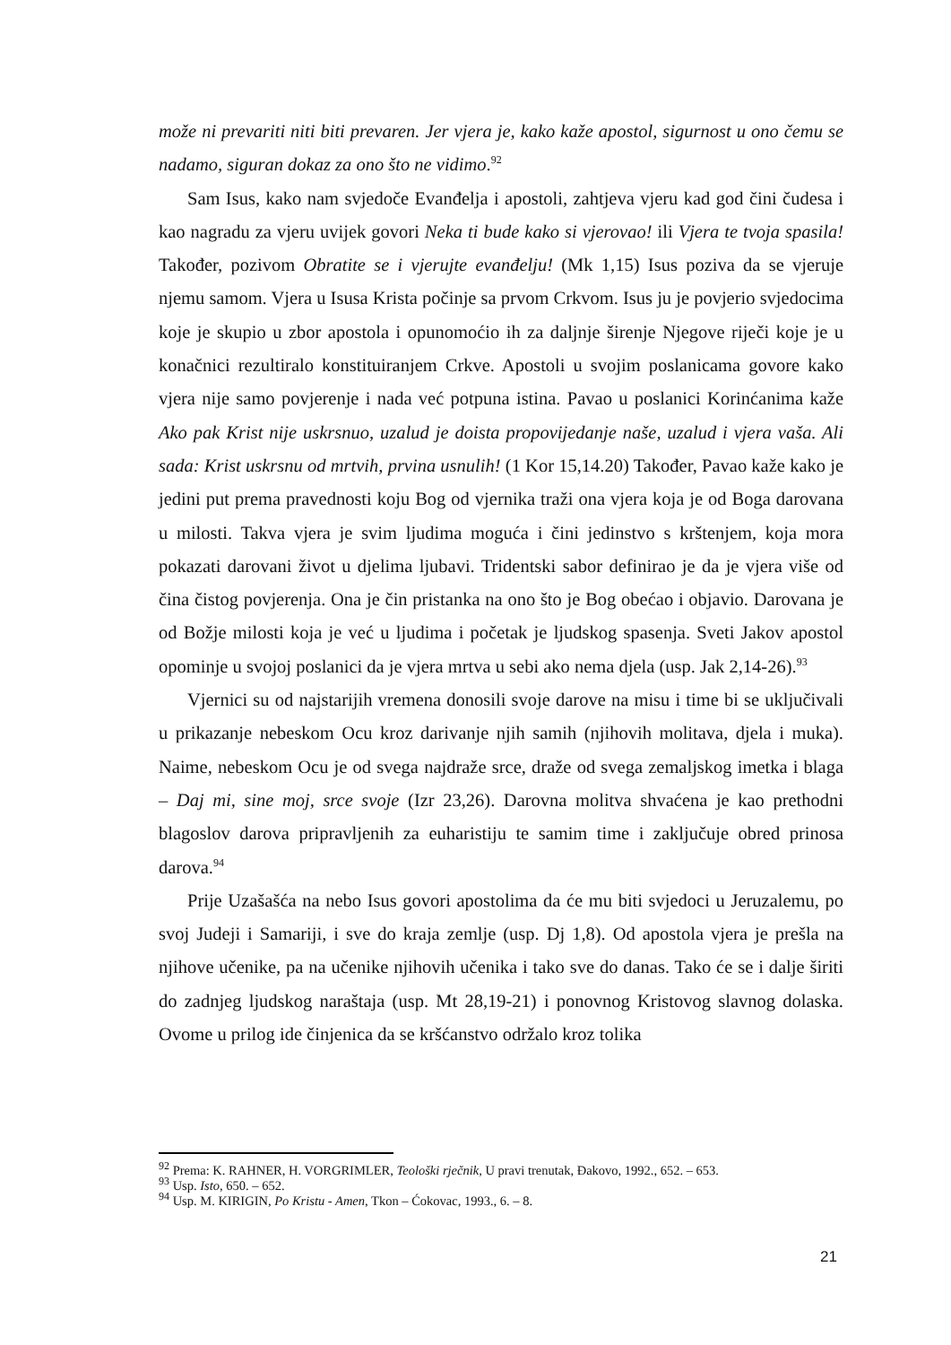može ni prevariti niti biti prevaren. Jer vjera je, kako kaže apostol, sigurnost u ono čemu se nadamo, siguran dokaz za ono što ne vidimo.<sup>92</sup>
Sam Isus, kako nam svjedoče Evanđelja i apostoli, zahtjeva vjeru kad god čini čudesa i kao nagradu za vjeru uvijek govori Neka ti bude kako si vjerovao! ili Vjera te tvoja spasila! Također, pozivom Obratite se i vjerujte evanđelju! (Mk 1,15) Isus poziva da se vjeruje njemu samom. Vjera u Isusa Krista počinje sa prvom Crkvom. Isus ju je povjerio svjedocima koje je skupio u zbor apostola i opunomoćio ih za daljnje širenje Njegove riječi koje je u konačnici rezultiralo konstituiranjem Crkve. Apostoli u svojim poslanicama govore kako vjera nije samo povjerenje i nada već potpuna istina. Pavao u poslanici Korinćanima kaže Ako pak Krist nije uskrsnuo, uzalud je doista propovijedanje naše, uzalud i vjera vaša. Ali sada: Krist uskrsnu od mrtvih, prvina usnulih! (1 Kor 15,14.20) Također, Pavao kaže kako je jedini put prema pravednosti koju Bog od vjernika traži ona vjera koja je od Boga darovana u milosti. Takva vjera je svim ljudima moguća i čini jedinstvo s krštenjem, koja mora pokazati darovani život u djelima ljubavi. Tridentski sabor definirao je da je vjera više od čina čistog povjerenja. Ona je čin pristanka na ono što je Bog obećao i objavio. Darovana je od Božje milosti koja je već u ljudima i početak je ljudskog spasenja. Sveti Jakov apostol opominje u svojoj poslanici da je vjera mrtva u sebi ako nema djela (usp. Jak 2,14-26).<sup>93</sup>
Vjernici su od najstarijih vremena donosili svoje darove na misu i time bi se uključivali u prikazanje nebeskom Ocu kroz darivanje njih samih (njihovih molitava, djela i muka). Naime, nebeskom Ocu je od svega najdraže srce, draže od svega zemaljskog imetka i blaga – Daj mi, sine moj, srce svoje (Izr 23,26). Darovna molitva shvaćena je kao prethodni blagoslov darova pripravljenih za euharistiju te samim time i zaključuje obred prinosa darova.<sup>94</sup>
Prije Uzašašća na nebo Isus govori apostolima da će mu biti svjedoci u Jeruzalemu, po svoj Judeji i Samariji, i sve do kraja zemlje (usp. Dj 1,8). Od apostola vjera je prešla na njihove učenike, pa na učenike njihovih učenika i tako sve do danas. Tako će se i dalje širiti do zadnjeg ljudskog naraštaja (usp. Mt 28,19-21) i ponovnog Kristovog slavnog dolaska. Ovome u prilog ide činjenica da se kršćanstvo održalo kroz tolika
<sup>92</sup> Prema: K. RAHNER, H. VORGRIMLER, Teološki rječnik, U pravi trenutak, Đakovo, 1992., 652. – 653.
<sup>93</sup> Usp. Isto, 650. – 652.
<sup>94</sup> Usp. M. KIRIGIN, Po Kristu - Amen, Tkon – Ćokovac, 1993., 6. – 8.
21